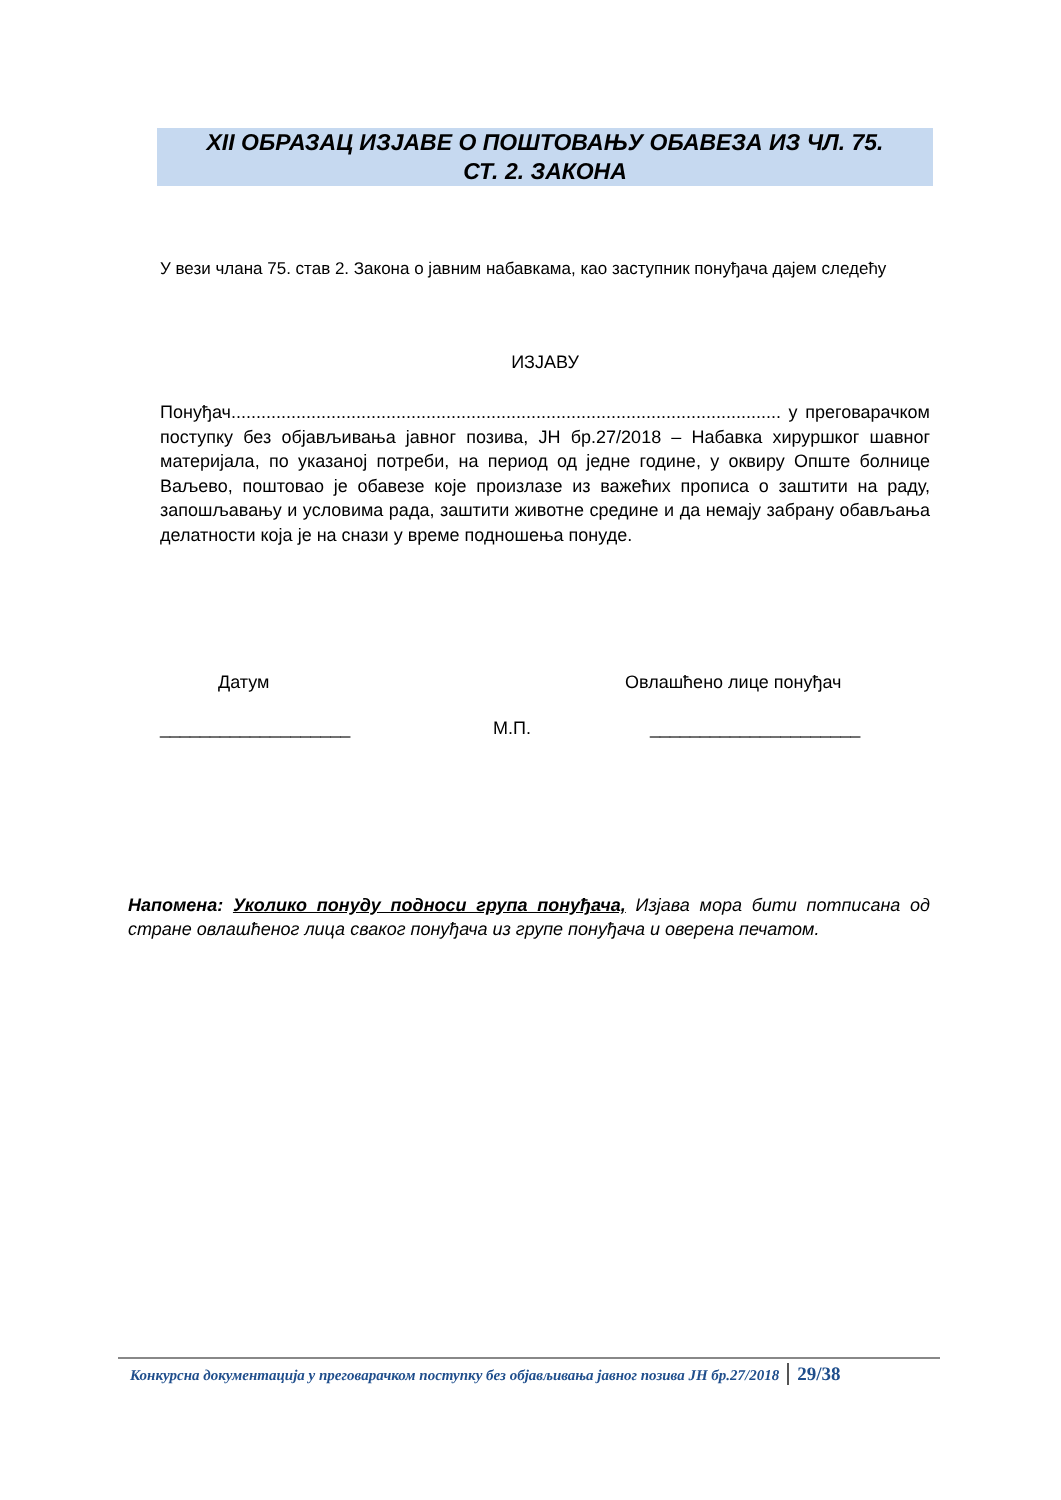XII ОБРАЗАЦ ИЗЈАВЕ О ПОШТОВАЊУ ОБАВЕЗА ИЗ ЧЛ. 75.
СТ. 2. ЗАКОНА
У вези члана 75. став 2. Закона о јавним набавкама, као заступник понуђача дајем следећу
ИЗЈАВУ
Понуђач.............................................................................................................. у преговарачком поступку без објављивања јавног позива, ЈН бр.27/2018 – Набавка хируршког шавног материјала, по указаној потреби, на период од једне године, у оквиру Опште болнице Ваљево, поштовао је обавезе које произлазе из важећих прописа о заштити на раду, запошљавању и условима рада, заштити животне средине и да немају забрану обављања делатности која је на снази у време подношења понуде.
Датум Овлашћено лице понуђач
___________________ М.П. _____________________
Напомена: Уколико понуду подноси група понуђача, Изјава мора бити потписана од стране овлашћеног лица сваког понуђача из групе понуђача и оверена печатом.
Конкурсна документација у преговарачком поступку без објављивања јавног позива ЈН бр.27/2018 29/38